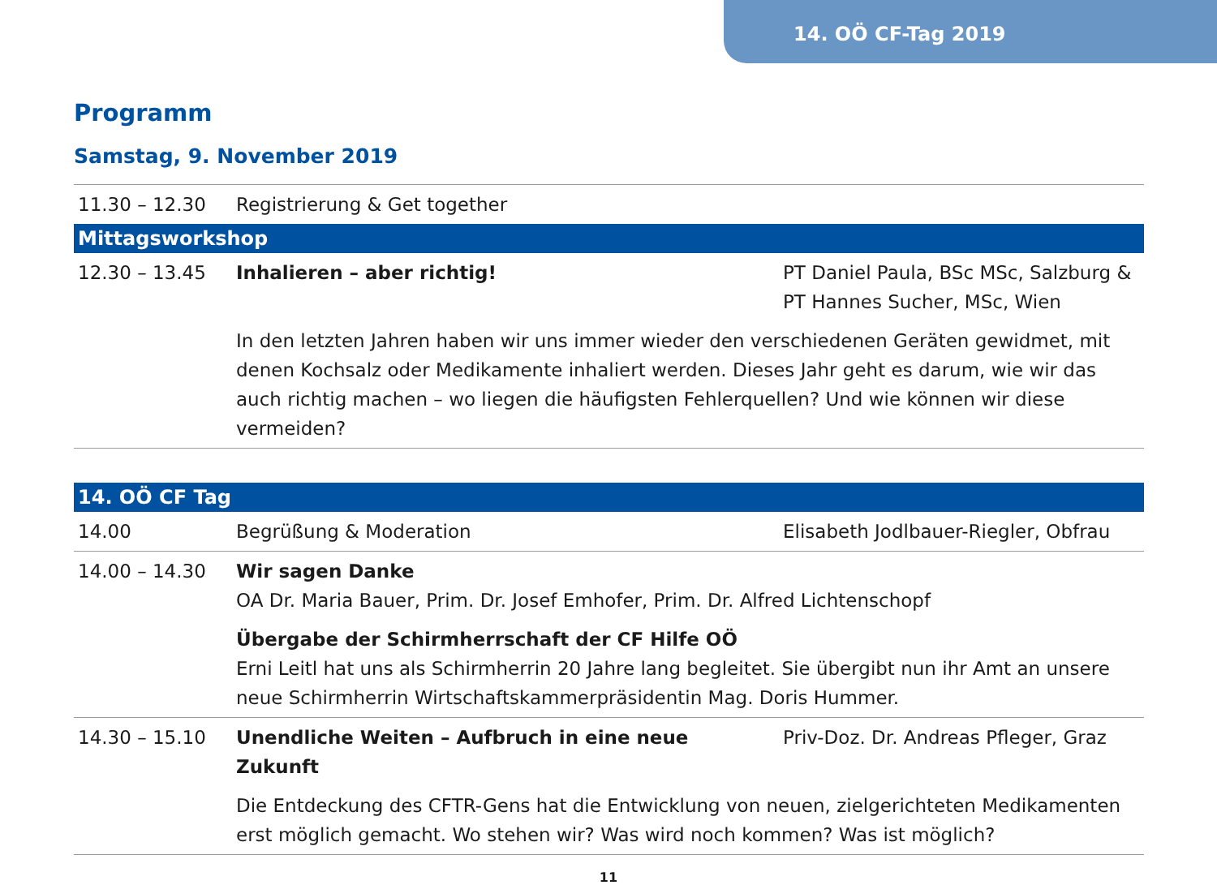14. OÖ CF-Tag 2019
Programm
Samstag, 9. November 2019
| 11.30 – 12.30 | Registrierung & Get together | |
| Mittagsworkshop | | |
| 12.30 – 13.45 | Inhalieren – aber richtig! | PT Daniel Paula, BSc MSc, Salzburg & PT Hannes Sucher, MSc, Wien |
| | In den letzten Jahren haben wir uns immer wieder den verschiedenen Geräten gewidmet, mit denen Kochsalz oder Medikamente inhaliert werden. Dieses Jahr geht es darum, wie wir das auch richtig machen – wo liegen die häufigsten Fehlerquellen? Und wie können wir diese vermeiden? | |
| 14. OÖ CF Tag | | |
| 14.00 | Begrüßung & Moderation | Elisabeth Jodlbauer-Riegler, Obfrau |
| 14.00 – 14.30 | Wir sagen Danke OA Dr. Maria Bauer, Prim. Dr. Josef Emhofer, Prim. Dr. Alfred Lichtenschopf Übergabe der Schirmherrschaft der CF Hilfe OÖ Erni Leitl hat uns als Schirmherrin 20 Jahre lang begleitet. Sie übergibt nun ihr Amt an unsere neue Schirmherrin Wirtschaftskammerpräsidentin Mag. Doris Hummer. | |
| 14.30 – 15.10 | Unendliche Weiten – Aufbruch in eine neue Zukunft | Priv-Doz. Dr. Andreas Pfleger, Graz |
| | Die Entdeckung des CFTR-Gens hat die Entwicklung von neuen, zielgerichteten Medikamenten erst möglich gemacht. Wo stehen wir? Was wird noch kommen? Was ist möglich? | |
11